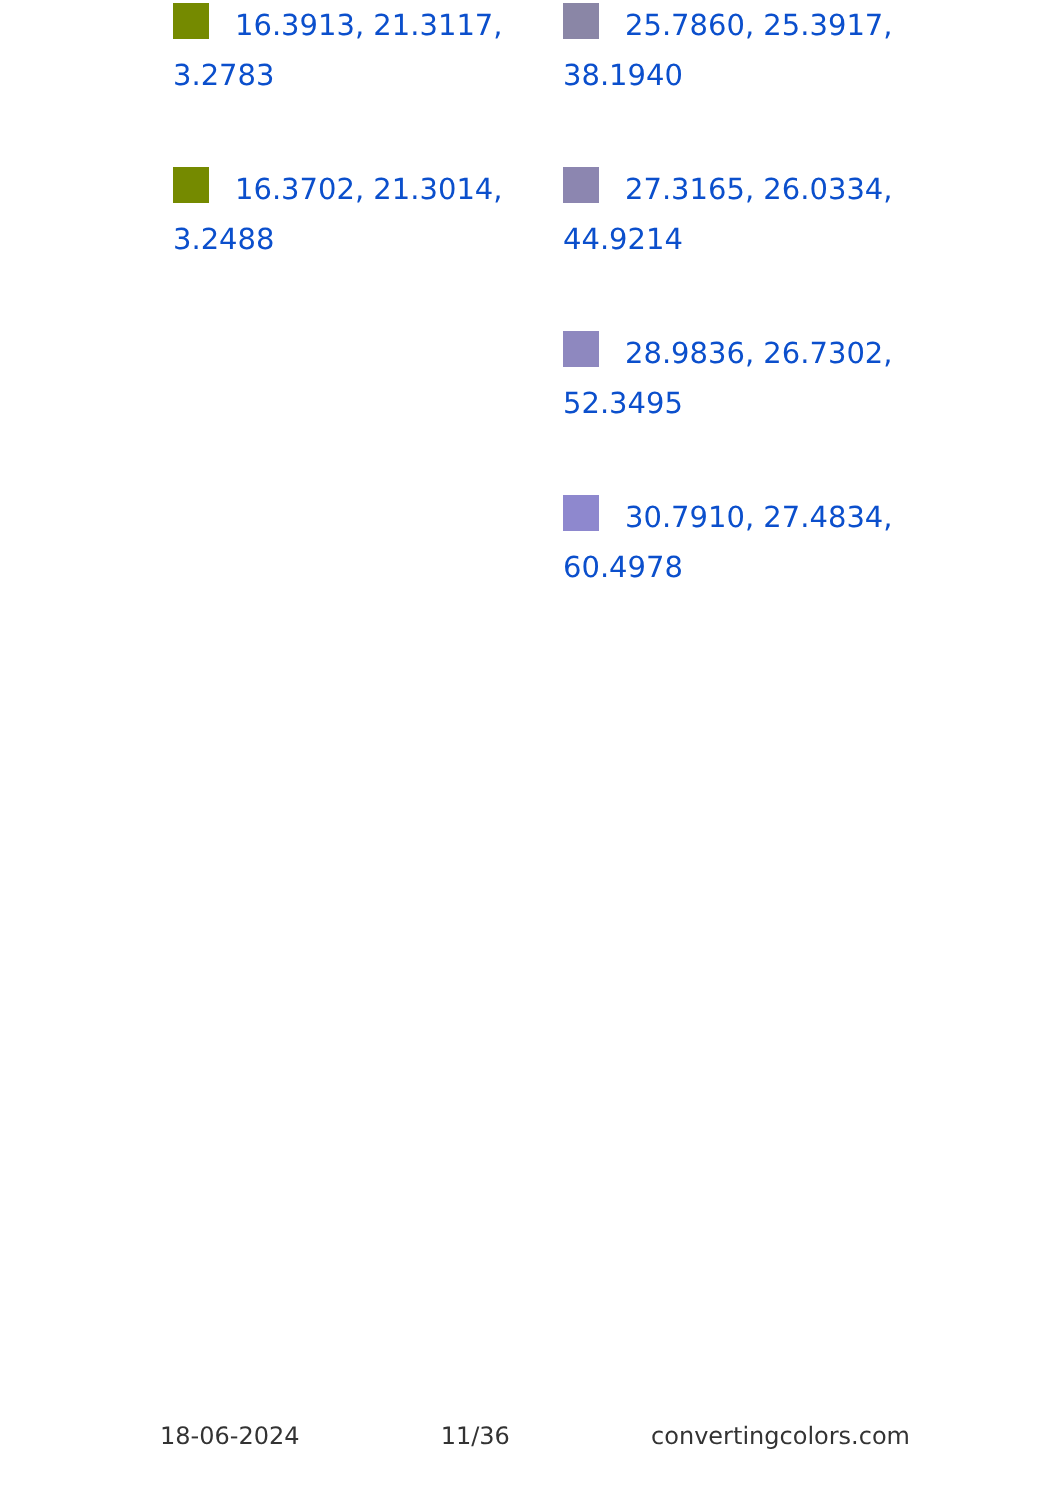16.3913, 21.3117, 3.2783
16.3702, 21.3014, 3.2488
25.7860, 25.3917, 38.1940
27.3165, 26.0334, 44.9214
28.9836, 26.7302, 52.3495
30.7910, 27.4834, 60.4978
18-06-2024 11/36 convertingcolors.com